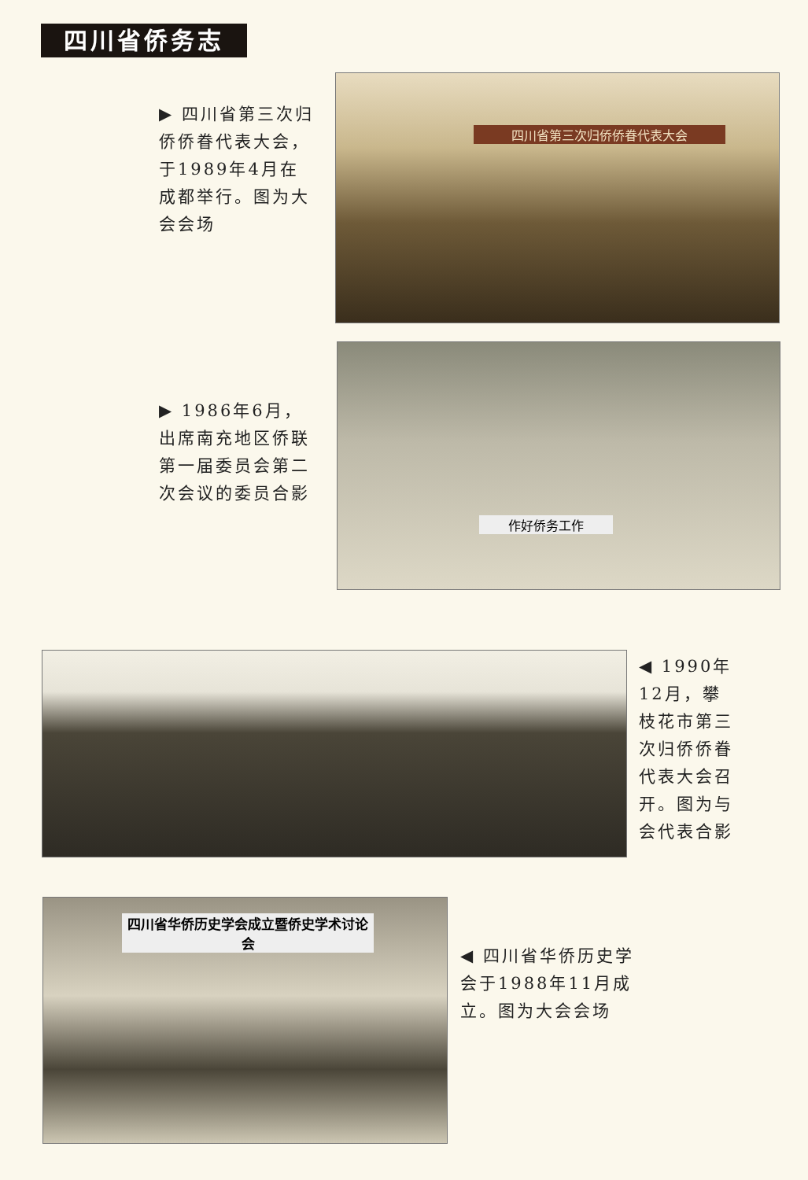四川省侨务志
▶ 四川省第三次归侨侨眷代表大会，于1989年4月在成都举行。图为大会会场
四川省第三次归侨侨眷代表大会
▶ 1986年6月，出席南充地区侨联第一届委员会第二次会议的委员合影
作好侨务工作
◀ 1990年12月，攀枝花市第三次归侨侨眷代表大会召开。图为与会代表合影
四川省华侨历史学会成立暨侨史学术讨论会
◀ 四川省华侨历史学会于1988年11月成立。图为大会会场